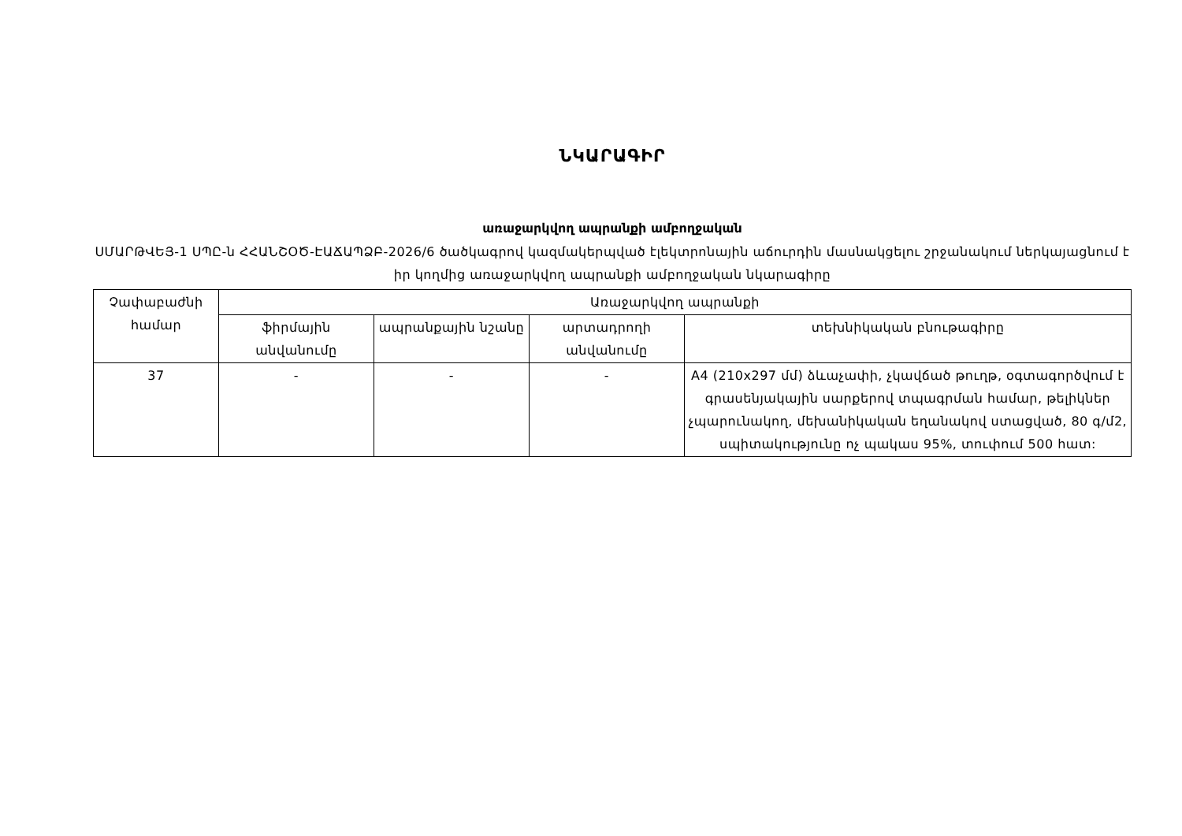ՆԿԱՐԱԳԻՐ
առաջարկվող ապրանքի ամբողջական
ՍՄԱՐԹՎԵՅ-1 ՍՊԸ-ն ՀՀԱՆՇՕԾ-ԷԱՃԱՊՁԲ-2026/6 ծածկագրով կազմակերպված էլեկտրոնային աճուրդին մասնակցելու շրջանակում ներկայացնում է իր կողմից առաջարկվող ապրանքի ամբողջական նկարագիրը
| Չափաբաժնի համար | Առաջարկվող ապրանքի | | | |
| --- | --- | --- | --- | --- |
| | ֆիրմային անվանումը | ապրանքային նշանը | արտադրողի անվանումը | տեխնիկական բնութագիրը |
| 37 | - | - | - | A4 (210x297 մմ) ձևաչափի, չկավճած թուղթ, օգտագործվում է գրասենյակային սարքերով տպագրման համար, թելիկներ չպարունակող, մեխանիկական եղանակով ստացված, 80 գ/մ2, սպիտակությունը ոչ պակաս 95%, տուփում 500 հատ: |